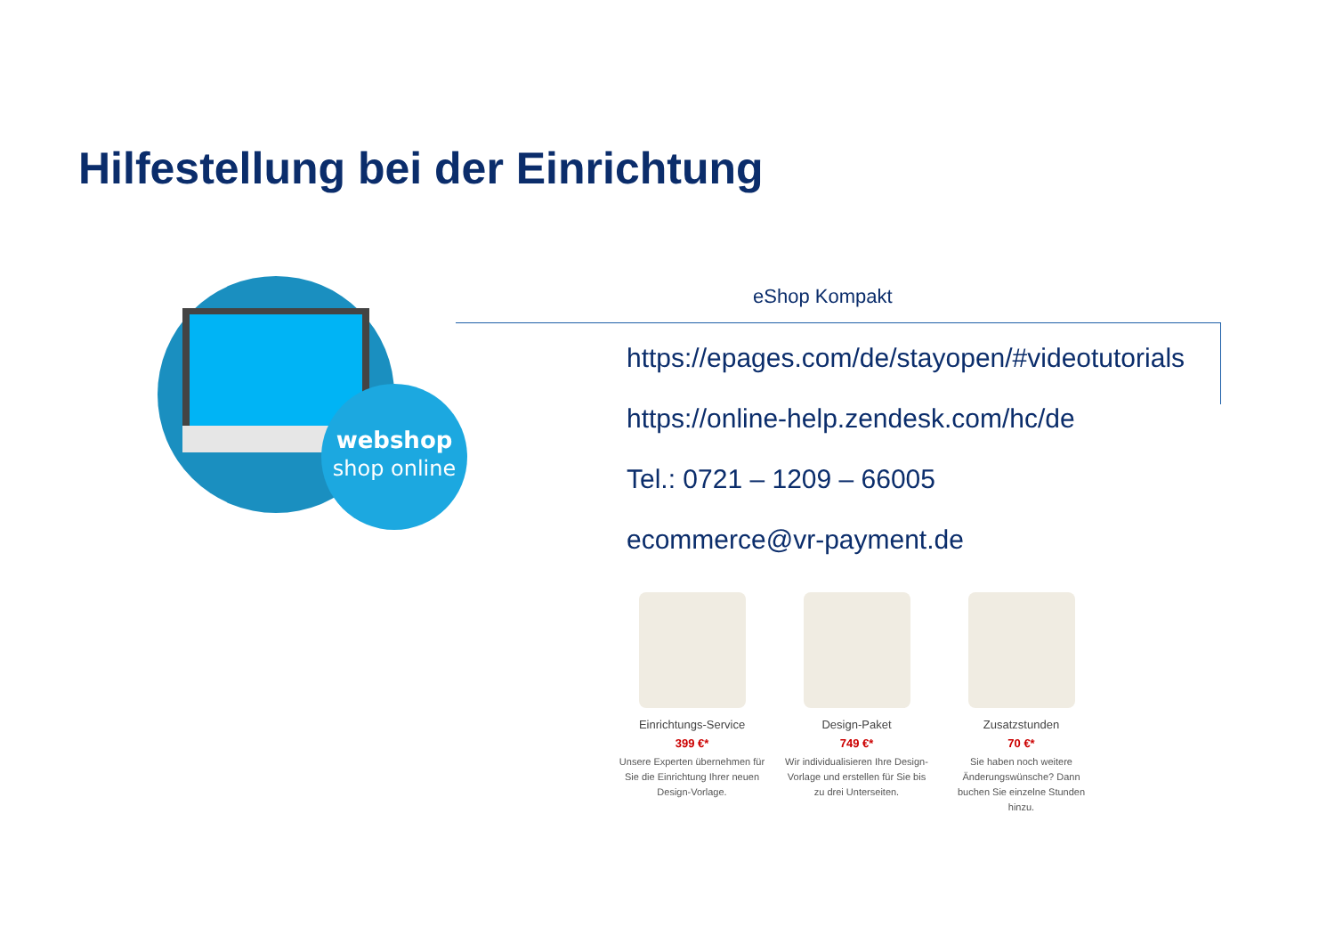Hilfestellung bei der Einrichtung
webshop
shop online
eShop Kompakt
https://epages.com/de/stayopen/#videotutorials
https://online-help.zendesk.com/hc/de
Tel.: 0721 – 1209 – 66005
ecommerce@vr-payment.de
Einrichtungs-Service
399 €*
Unsere Experten übernehmen für Sie die Einrichtung Ihrer neuen Design-Vorlage.
Design-Paket
749 €*
Wir individualisieren Ihre Design-Vorlage und erstellen für Sie bis zu drei Unterseiten.
Zusatzstunden
70 €*
Sie haben noch weitere Änderungswünsche? Dann buchen Sie einzelne Stunden hinzu.